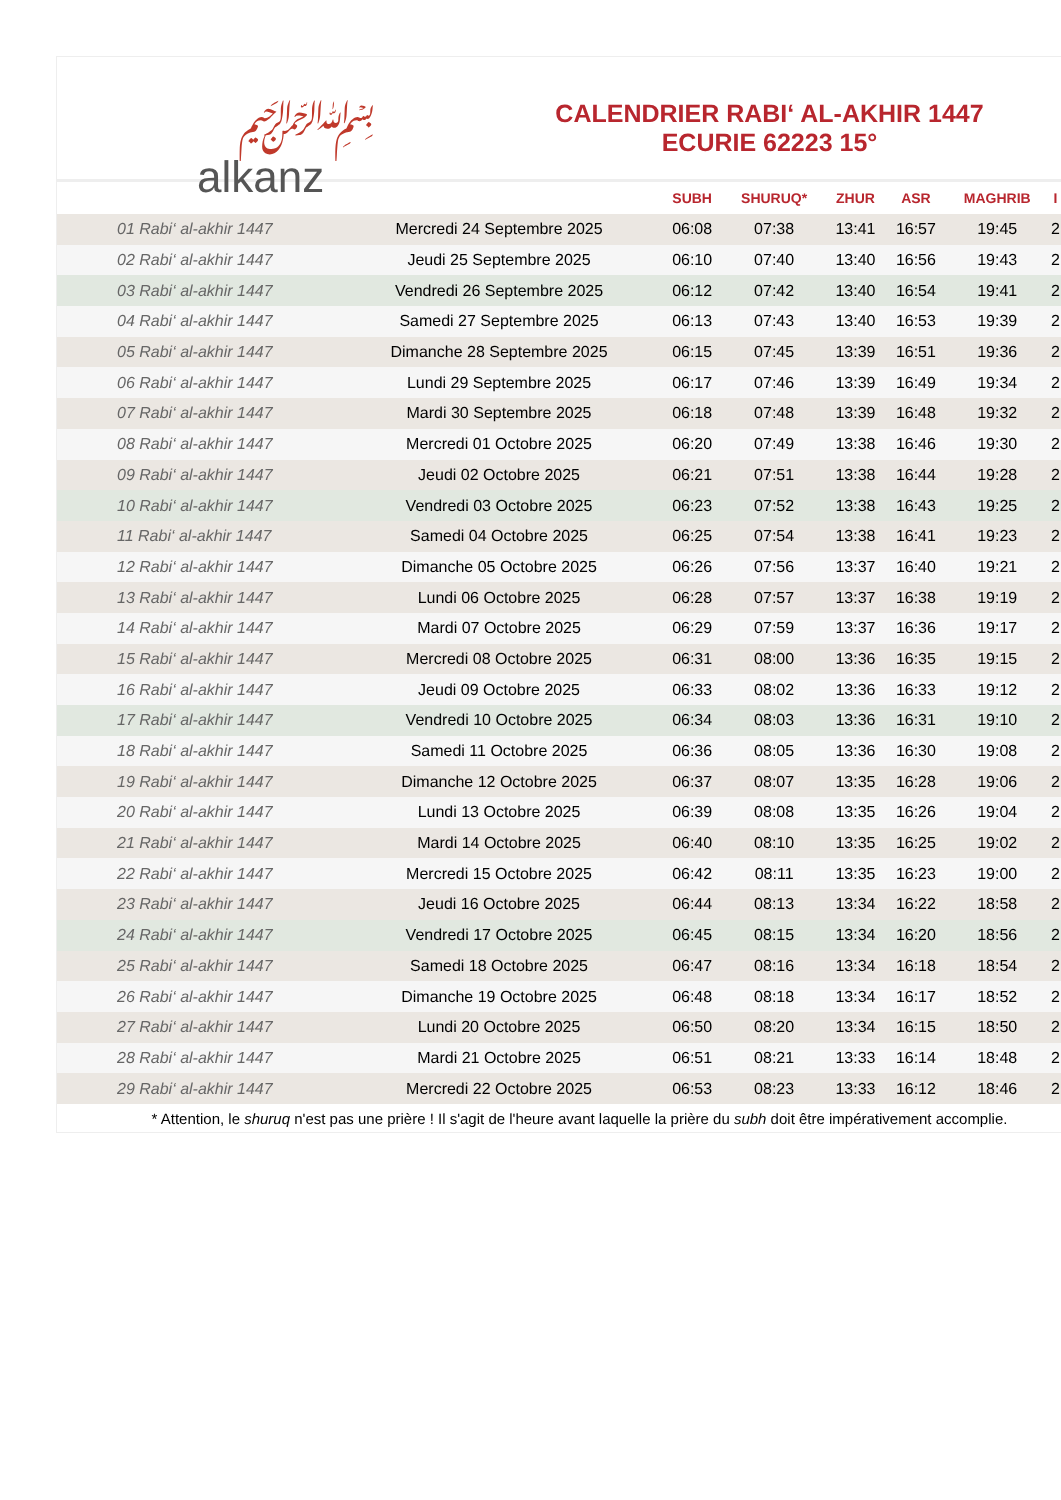﷽
alkanz
CALENDRIER RABI‘ AL-AKHIR 1447
ECURIE 62223 15°
| | | SUBH | SHURUQ* | ZHUR | ASR | MAGHRIB | I |
| --- | --- | --- | --- | --- | --- | --- | --- |
| 01 Rabi‘ al-akhir 1447 | Mercredi 24 Septembre 2025 | 06:08 | 07:38 | 13:41 | 16:57 | 19:45 | 2 |
| 02 Rabi‘ al-akhir 1447 | Jeudi 25 Septembre 2025 | 06:10 | 07:40 | 13:40 | 16:56 | 19:43 | 2 |
| 03 Rabi‘ al-akhir 1447 | Vendredi 26 Septembre 2025 | 06:12 | 07:42 | 13:40 | 16:54 | 19:41 | 2 |
| 04 Rabi‘ al-akhir 1447 | Samedi 27 Septembre 2025 | 06:13 | 07:43 | 13:40 | 16:53 | 19:39 | 2 |
| 05 Rabi‘ al-akhir 1447 | Dimanche 28 Septembre 2025 | 06:15 | 07:45 | 13:39 | 16:51 | 19:36 | 2 |
| 06 Rabi‘ al-akhir 1447 | Lundi 29 Septembre 2025 | 06:17 | 07:46 | 13:39 | 16:49 | 19:34 | 2 |
| 07 Rabi‘ al-akhir 1447 | Mardi 30 Septembre 2025 | 06:18 | 07:48 | 13:39 | 16:48 | 19:32 | 2 |
| 08 Rabi‘ al-akhir 1447 | Mercredi 01 Octobre 2025 | 06:20 | 07:49 | 13:38 | 16:46 | 19:30 | 2 |
| 09 Rabi‘ al-akhir 1447 | Jeudi 02 Octobre 2025 | 06:21 | 07:51 | 13:38 | 16:44 | 19:28 | 2 |
| 10 Rabi‘ al-akhir 1447 | Vendredi 03 Octobre 2025 | 06:23 | 07:52 | 13:38 | 16:43 | 19:25 | 2 |
| 11 Rabi‘ al-akhir 1447 | Samedi 04 Octobre 2025 | 06:25 | 07:54 | 13:38 | 16:41 | 19:23 | 2 |
| 12 Rabi‘ al-akhir 1447 | Dimanche 05 Octobre 2025 | 06:26 | 07:56 | 13:37 | 16:40 | 19:21 | 2 |
| 13 Rabi‘ al-akhir 1447 | Lundi 06 Octobre 2025 | 06:28 | 07:57 | 13:37 | 16:38 | 19:19 | 2 |
| 14 Rabi‘ al-akhir 1447 | Mardi 07 Octobre 2025 | 06:29 | 07:59 | 13:37 | 16:36 | 19:17 | 2 |
| 15 Rabi‘ al-akhir 1447 | Mercredi 08 Octobre 2025 | 06:31 | 08:00 | 13:36 | 16:35 | 19:15 | 2 |
| 16 Rabi‘ al-akhir 1447 | Jeudi 09 Octobre 2025 | 06:33 | 08:02 | 13:36 | 16:33 | 19:12 | 2 |
| 17 Rabi‘ al-akhir 1447 | Vendredi 10 Octobre 2025 | 06:34 | 08:03 | 13:36 | 16:31 | 19:10 | 2 |
| 18 Rabi‘ al-akhir 1447 | Samedi 11 Octobre 2025 | 06:36 | 08:05 | 13:36 | 16:30 | 19:08 | 2 |
| 19 Rabi‘ al-akhir 1447 | Dimanche 12 Octobre 2025 | 06:37 | 08:07 | 13:35 | 16:28 | 19:06 | 2 |
| 20 Rabi‘ al-akhir 1447 | Lundi 13 Octobre 2025 | 06:39 | 08:08 | 13:35 | 16:26 | 19:04 | 2 |
| 21 Rabi‘ al-akhir 1447 | Mardi 14 Octobre 2025 | 06:40 | 08:10 | 13:35 | 16:25 | 19:02 | 2 |
| 22 Rabi‘ al-akhir 1447 | Mercredi 15 Octobre 2025 | 06:42 | 08:11 | 13:35 | 16:23 | 19:00 | 2 |
| 23 Rabi‘ al-akhir 1447 | Jeudi 16 Octobre 2025 | 06:44 | 08:13 | 13:34 | 16:22 | 18:58 | 2 |
| 24 Rabi‘ al-akhir 1447 | Vendredi 17 Octobre 2025 | 06:45 | 08:15 | 13:34 | 16:20 | 18:56 | 2 |
| 25 Rabi‘ al-akhir 1447 | Samedi 18 Octobre 2025 | 06:47 | 08:16 | 13:34 | 16:18 | 18:54 | 2 |
| 26 Rabi‘ al-akhir 1447 | Dimanche 19 Octobre 2025 | 06:48 | 08:18 | 13:34 | 16:17 | 18:52 | 2 |
| 27 Rabi‘ al-akhir 1447 | Lundi 20 Octobre 2025 | 06:50 | 08:20 | 13:34 | 16:15 | 18:50 | 2 |
| 28 Rabi‘ al-akhir 1447 | Mardi 21 Octobre 2025 | 06:51 | 08:21 | 13:33 | 16:14 | 18:48 | 2 |
| 29 Rabi‘ al-akhir 1447 | Mercredi 22 Octobre 2025 | 06:53 | 08:23 | 13:33 | 16:12 | 18:46 | 2 |
* Attention, le shuruq n'est pas une prière ! Il s'agit de l'heure avant laquelle la prière du subh doit être impérativement accomplie.